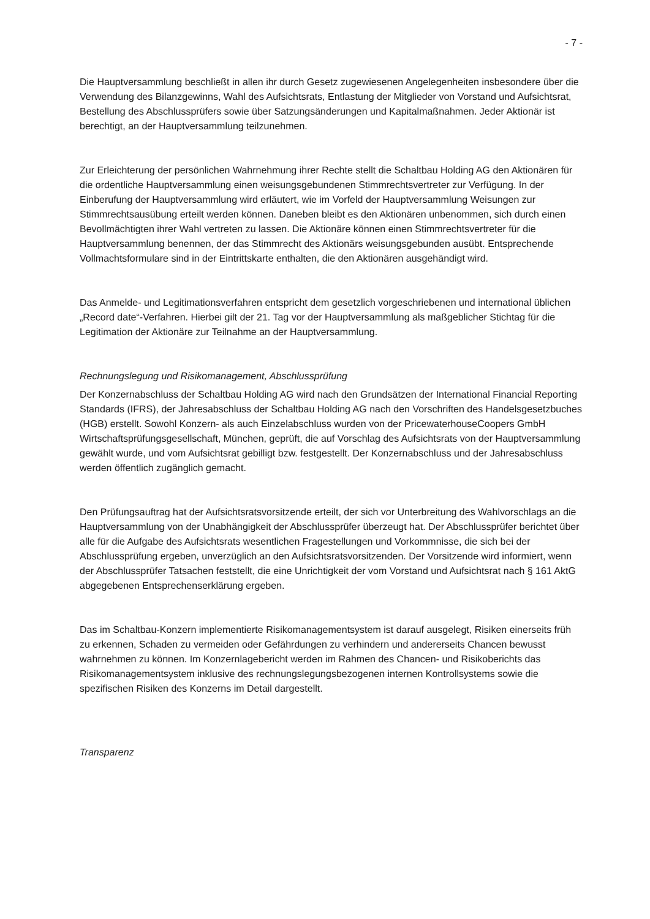- 7 -
Die Hauptversammlung beschließt in allen ihr durch Gesetz zugewiesenen Angelegenheiten insbesondere über die Verwendung des Bilanzgewinns, Wahl des Aufsichtsrats, Entlastung der Mitglieder von Vorstand und Aufsichtsrat, Bestellung des Abschlussprüfers sowie über Satzungsänderungen und Kapitalmaßnahmen. Jeder Aktionär ist berechtigt, an der Hauptversammlung teilzunehmen.
Zur Erleichterung der persönlichen Wahrnehmung ihrer Rechte stellt die Schaltbau Holding AG den Aktionären für die ordentliche Hauptversammlung einen weisungsgebundenen Stimmrechtsvertreter zur Verfügung. In der Einberufung der Hauptversammlung wird erläutert, wie im Vorfeld der Hauptversammlung Weisungen zur Stimmrechtsausübung erteilt werden können. Daneben bleibt es den Aktionären unbenommen, sich durch einen Bevollmächtigten ihrer Wahl vertreten zu lassen. Die Aktionäre können einen Stimmrechtsvertreter für die Hauptversammlung benennen, der das Stimmrecht des Aktionärs weisungsgebunden ausübt. Entsprechende Vollmachtsformulare sind in der Eintrittskarte enthalten, die den Aktionären ausgehändigt wird.
Das Anmelde- und Legitimationsverfahren entspricht dem gesetzlich vorgeschriebenen und international üblichen „Record date“-Verfahren. Hierbei gilt der 21. Tag vor der Hauptversammlung als maßgeblicher Stichtag für die Legitimation der Aktionäre zur Teilnahme an der Hauptversammlung.
Rechnungslegung und Risikomanagement, Abschlussprüfung
Der Konzernabschluss der Schaltbau Holding AG wird nach den Grundsätzen der International Financial Reporting Standards (IFRS), der Jahresabschluss der Schaltbau Holding AG nach den Vorschriften des Handelsgesetzbuches (HGB) erstellt. Sowohl Konzern- als auch Einzelabschluss wurden von der PricewaterhouseCoopers GmbH Wirtschaftsprüfungsgesellschaft, München, geprüft, die auf Vorschlag des Aufsichtsrats von der Hauptversammlung gewählt wurde, und vom Aufsichtsrat gebilligt bzw. festgestellt. Der Konzernabschluss und der Jahresabschluss werden öffentlich zugänglich gemacht.
Den Prüfungsauftrag hat der Aufsichtsratsvorsitzende erteilt, der sich vor Unterbreitung des Wahlvorschlags an die Hauptversammlung von der Unabhängigkeit der Abschlussprüfer überzeugt hat. Der Abschlussprüfer berichtet über alle für die Aufgabe des Aufsichtsrats wesentlichen Fragestellungen und Vorkommnisse, die sich bei der Abschlussprüfung ergeben, unverzüglich an den Aufsichtsratsvorsitzenden. Der Vorsitzende wird informiert, wenn der Abschlussprüfer Tatsachen feststellt, die eine Unrichtigkeit der vom Vorstand und Aufsichtsrat nach § 161 AktG abgegebenen Entsprechenserklärung ergeben.
Das im Schaltbau-Konzern implementierte Risikomanagementsystem ist darauf ausgelegt, Risiken einerseits früh zu erkennen, Schaden zu vermeiden oder Gefährdungen zu verhindern und andererseits Chancen bewusst wahrnehmen zu können. Im Konzernlagebericht werden im Rahmen des Chancen- und Risikoberichts das Risikomanagementsystem inklusive des rechnungslegungsbezogenen internen Kontrollsystems sowie die spezifischen Risiken des Konzerns im Detail dargestellt.
Transparenz